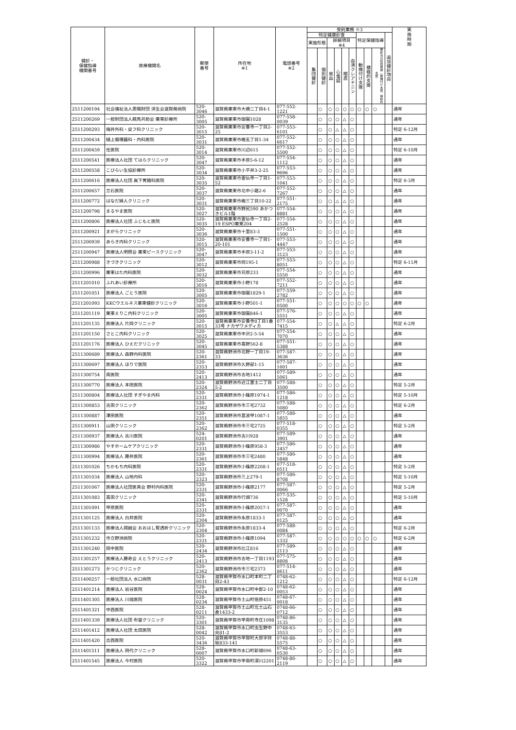| 健診・ 保健指導 機関番号 | 医療機関名 | 郵便 番号 | 所在地 ※1 | 電話番号 ※2 | 受託業務 ※3 | | | | | | | | | | 実 施 時 期 |
| --- | --- | --- | --- | --- | --- | --- | --- | --- | --- | --- | --- | --- | --- | --- | --- |
| | | | | | 特定健康診査 | | | | | | 特定保健指導 | | | 追加健診項目 | |
| | | | | | 実施形態 | | 詳細項目 ※4 | | | | | | | | |
| | | | | | 集団健診 | 個別健診 | 貧血 | 心電図 | 眼底 | 血清クレアチニン | 動機付け支援 | 積極的支援 | 健診当日初回面接（動機付け支援、積極的支援） | | |
| 2511200194 | 社会福祉法人恩賜財団 済生会滋賀県病院 | 520-3046 | 滋賀県栗東市大橋二丁目4-1 | 077-552-1221 | | ○ | ○ | ○ | ○ | ○ | ○ | ○ | ○ | | 通年 |
| 2511200269 | 一般財団法人競馬共助会 栗東診療所 | 520-3005 | 滋賀県栗東市御園1028 | 077-558-0039 | | ○ | ○ | ○ | △ | ○ | | | | | 通年 |
| 2511200293 | 梅井外科・皮フ科クリニック | 520-3015 | 滋賀県栗東市安養寺一丁目2-25 | 077-553-6101 | | ○ | ○ | △ | △ | ○ | | | | | 特定 6-12月 |
| 2511200434 | 樋上循環器科・内科医院 | 520-3031 | 滋賀県栗東市綣五丁目1-34 | 077-552-6617 | | ○ | ○ | ○ | △ | ○ | | | | | 通年 |
| 2511200459 | 任医院 | 520-3014 | 滋賀県栗東市川辺615 | 077-552-5500 | | ○ | ○ | ○ | △ | ○ | | | | | 特定 6-10月 |
| 2511200541 | 医療法人社団 てはらクリニック | 520-3047 | 滋賀県栗東市手原5-6-12 | 077-554-1112 | | ○ | ○ | ○ | △ | ○ | | | | | 通年 |
| 2511200558 | こびらい生協診療所 | 520-3034 | 滋賀県栗東市小平井3-2-25 | 077-553-9696 | | ○ | ○ | ○ | △ | ○ | | | | | 通年 |
| 2511200616 | 医療法人社団 眞下胃腸科医院 | 520-3035 | 滋賀県栗東市霊仙寺一丁目1-52 | 077-553-1041 | | ○ | ○ | ○ | △ | ○ | | | | | 特定 6-3月 |
| 2511200657 | 立石医院 | 520-3037 | 滋賀県栗東市北中小路2-6 | 077-552-7267 | | ○ | ○ | ○ | △ | ○ | | | | | 通年 |
| 2511200772 | はなだ婦人クリニック | 520-3031 | 滋賀県栗東市綣三丁目10-22 | 077-551-2175 | | ○ | ○ | △ | △ | ○ | | | | | 通年 |
| 2511200798 | まるやま医院 | 520-3027 | 滋賀県栗東市野尻590 あかつきビル1階 | 077-554-8881 | | ○ | ○ | ○ | △ | ○ | | | | | 通年 |
| 2511200806 | 医療法人社団 ふじもと医院 | 520-3035 | 滋賀県栗東市霊仙寺一丁目2-19 ESPO栗東204 | 077-554-2528 | | ○ | ○ | ○ | △ | ○ | | | | | 通年 |
| 2511200921 | まがらクリニック | 520-3036 | 滋賀県栗東市十里83-3 | 077-551-1500 | | ○ | ○ | ○ | △ | ○ | | | | | 通年 |
| 2511200939 | あらき内科クリニック | 520-3015 | 滋賀県栗東市安養寺一丁目1-20-101 | 077-553-4447 | | ○ | ○ | ○ | △ | ○ | | | | | 通年 |
| 2511200947 | 医療法人明照会 栗東ピースクリニック | 520-3047 | 滋賀県栗東市手原3-11-2 | 077-553-3123 | | ○ | ○ | ○ | △ | ○ | | | | | 通年 |
| 2511200988 | きづきクリニック | 520-3012 | 滋賀県栗東市岡195-1 | 077-553-8051 | | ○ | ○ | ○ | △ | ○ | | | | | 特定 6-11月 |
| 2511200996 | 栗東はた内科医院 | 520-3032 | 滋賀県栗東市苅原233 | 077-554-5550 | | ○ | ○ | ○ | △ | ○ | | | | | 通年 |
| 2511201010 | ふれあい診療所 | 520-3016 | 滋賀県栗東市小野178 | 077-552-7211 | | ○ | ○ | ○ | △ | ○ | | | | | 通年 |
| 2511201051 | 医療法人 ごとう医院 | 520-3005 | 滋賀県栗東市御園1829-1 | 077-559-2782 | | ○ | ○ | ○ | △ | ○ | | | | | 通年 |
| 2511201093 | KKCウエルネス栗東健診クリニック | 520-3016 | 滋賀県栗東市小野501-1 | 077-551-0500 | | ○ | ○ | ○ | ○ | ○ | ○ | ○ | | | 通年 |
| 2511201119 | 栗東えりこ内科クリニック | 520-3005 | 滋賀県栗東市御園846-1 | 077-576-5551 | | ○ | ○ | ○ | △ | ○ | | | | | 通年 |
| 2511201135 | 医療法人 片岡クリニック | 520-3015 | 滋賀県栗東市安養寺8丁目1番33号 ナカザワメディカ | 077-554-7415 | | ○ | ○ | △ | △ | ○ | | | | | 特定 6-2月 |
| 2511201150 | さとこ内科クリニック | 520-3025 | 滋賀県栗東市中沢2-5-54 | 077-554-7070 | | ○ | ○ | ○ | △ | ○ | | | | | 通年 |
| 2511201176 | 医療法人 ひえだクリニック | 520-3045 | 滋賀県栗東市高野562-8 | 077-551-5388 | | ○ | ○ | ○ | △ | ○ | | | | | 通年 |
| 2511300689 | 医療法人 森野内科医院 | 520-2361 | 滋賀県野洲市北野一丁目19-33 | 077-587-3636 | | ○ | ○ | ○ | △ | ○ | | | | | 通年 |
| 2511300697 | 医療法人 ほりで医院 | 520-2353 | 滋賀県野洲市久野部1-15 | 077-587-1601 | | ○ | ○ | ○ | △ | ○ | | | | | 通年 |
| 2511300754 | 南医院 | 520-2413 | 滋賀県野洲市吉地1412 | 077-589-5061 | | ○ | ○ | ○ | △ | ○ | | | | | 通年 |
| 2511300770 | 医療法人 本田医院 | 520-2324 | 滋賀県野洲市近江富士二丁目5-2 | 077-588-3500 | | ○ | ○ | ○ | △ | ○ | | | | | 特定 5-2月 |
| 2511300804 | 医療法人社団 すぎやま内科 | 520-2331 | 滋賀県野洲市小篠原1974-1 | 077-586-1218 | | ○ | ○ | ○ | △ | ○ | | | | | 特定 5-10月 |
| 2511300853 | 吉田クリニック | 520-2362 | 滋賀県野洲市市三宅2732 | 077-588-5080 | | ○ | ○ | ○ | △ | ○ | | | | | 特定 6-2月 |
| 2511300887 | 澤田医院 | 520-2351 | 滋賀県野洲市冨波甲1087-1 | 077-588-5855 | | ○ | ○ | ○ | △ | ○ | | | | | 通年 |
| 2511300911 | 山田クリニック | 520-2362 | 滋賀県野洲市市三宅2725 | 077-518-0355 | | ○ | ○ | ○ | △ | ○ | | | | | 特定 5-2月 |
| 2511300937 | 医療法人 吉川医院 | 524-0201 | 滋賀県野洲市吉川928 | 077-589-3901 | | ○ | ○ | ○ | △ | ○ | | | | | 通年 |
| 2511300986 | やすホームケアクリニック | 520-2331 | 滋賀県野洲市小篠原958-3 | 077-586-2457 | | ○ | ○ | ○ | △ | ○ | | | | | 通年 |
| 2511300994 | 医療法人 藤井医院 | 520-2361 | 滋賀県野洲市市三宅2480 | 077-586-5848 | | ○ | ○ | ○ | △ | ○ | | | | | 通年 |
| 2511301026 | ちかもち内科医院 | 520-2331 | 滋賀県野洲市小篠原2208-1 | 077-518-0511 | | ○ | ○ | ○ | △ | ○ | | | | | 特定 5-2月 |
| 2511301034 | 医療法人 山地内科 | 520-2323 | 滋賀県野洲市三上279-1 | 077-586-8708 | | ○ | ○ | ○ | △ | ○ | | | | | 特定 5-10月 |
| 2511301067 | 医療法人社団医真会 野村内科医院 | 520-2331 | 滋賀県野洲市小篠原2177 | 077-587-0066 | | ○ | ○ | ○ | △ | ○ | | | | | 特定 5-2月 |
| 2511301083 | 髙田クリニック | 520-2341 | 滋賀県野洲市行畑736 | 077-535-1528 | | ○ | ○ | ○ | △ | ○ | | | | | 特定 5-10月 |
| 2511301091 | 甲原医院 | 520-2331 | 滋賀県野洲市小篠原2057-1 | 077-587-0070 | | ○ | ○ | ○ | △ | ○ | | | | | 通年 |
| 2511301125 | 医療法人 白井医院 | 520-2304 | 滋賀県野洲市永原1833-1 | 077-587-0125 | | ○ | ○ | ○ | △ | ○ | | | | | 通年 |
| 2511301133 | 医療法人翔誠会 おおはし腎透析クリニック | 520-2304 | 滋賀県野洲市永原1833-4 | 077-588-0084 | | ○ | ○ | ○ | △ | ○ | | | | | 特定 6-2月 |
| 2511301232 | 市立野洲病院 | 520-2331 | 滋賀県野洲市小篠原1094 | 077-587-1332 | | ○ | ○ | ○ | ○ | ○ | ○ | ○ | ○ | | 特定 6-2月 |
| 2511301240 | 田中医院 | 520-2434 | 滋賀県野洲市比江816 | 077-589-2113 | | ○ | ○ | ○ | △ | ○ | | | | | 通年 |
| 2511301257 | 医療法人藤寿会 えとうクリニック | 520-2413 | 滋賀県野洲市吉地一丁目1193 | 077-575-8808 | | ○ | ○ | ○ | △ | ○ | | | | | 通年 |
| 2511301273 | かつじクリニック | 520-2362 | 滋賀県野洲市市三宅2373 | 077-514-8611 | | ○ | ○ | ○ | △ | ○ | | | | | 通年 |
| 2511400257 | 一般社団法人 水口病院 | 528-0031 | 滋賀県甲賀市水口町本町二丁目2-43 | 0748-62-1212 | | ○ | ○ | ○ | △ | ○ | | | | | 特定 6-12月 |
| 2511401214 | 医療法人 岩谷医院 | 528-0024 | 滋賀県甲賀市水口町中邸2-10 | 0748-62-0053 | | ○ | ○ | ○ | △ | ○ | | | | | 通年 |
| 2511401305 | 医療法人 川端医院 | 528-0234 | 滋賀県甲賀市土山町徳原451 | 0748-67-0018 | | ○ | ○ | ○ | △ | ○ | | | | | 通年 |
| 2511401321 | 中西医院 | 528-0211 | 滋賀県甲賀市土山町北土山石倉1433-2 | 0748-66-0712 | | ○ | ○ | ○ | △ | ○ | | | | | 通年 |
| 2511401339 | 医療法人社団 布留クリニック | 520-3301 | 滋賀県甲賀市甲南町寺庄1098 | 0748-86-3135 | | ○ | ○ | ○ | △ | ○ | | | | | 通年 |
| 2511401412 | 医療法人社団 太田医院 | 528-0042 | 滋賀県甲賀市水口町虫生野中央81-2 | 0748-63-3553 | | ○ | ○ | ○ | △ | ○ | | | | | 通年 |
| 2511401420 | 古西医院 | 520-3436 | 滋賀県甲賀市甲賀町大原字拝坂833-141 | 0748-88-5575 | | ○ | ○ | ○ | △ | ○ | | | | | 通年 |
| 2511401511 | 医療法人 田代クリニック | 528-0007 | 滋賀県甲賀市水口町新城696 | 0748-63-0530 | | ○ | ○ | ○ | △ | ○ | | | | | 通年 |
| 2511401545 | 医療法人 今村医院 | 520-3322 | 滋賀県甲賀市甲南町深川2201 | 0748-86-2119 | | ○ | ○ | ○ | △ | ○ | | | | | 通年 |